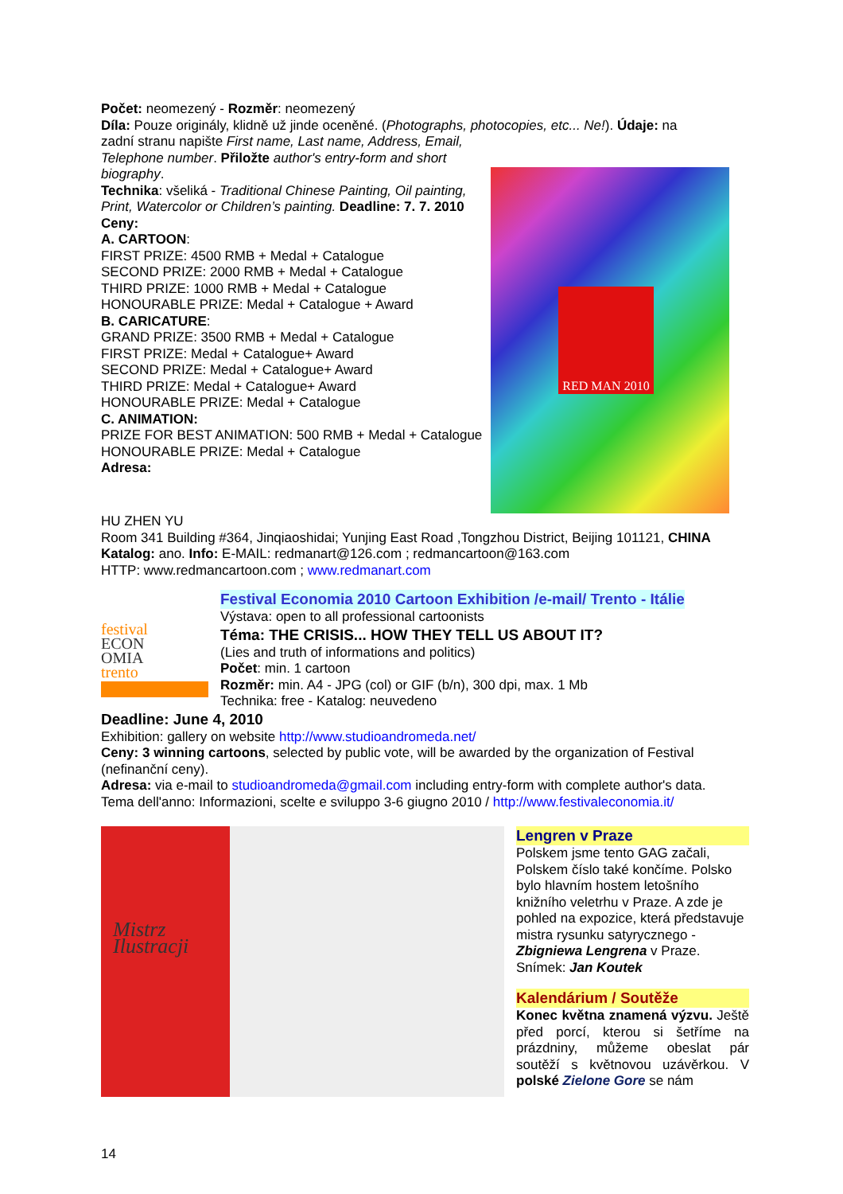Počet: neomezený - Rozměr: neomezený
Díla: Pouze originály, klidně už jinde oceněné. (Photographs, photocopies, etc... Ne!). Údaje: na
zadní stranu napište First name, Last name, Address, Email, Telephone number. Přiložte author's entry-form and short biography.
Technika: všeliká - Traditional Chinese Painting, Oil painting, Print, Watercolor or Children’s painting. Deadline: 7. 7. 2010
Ceny:
A. CARTOON:
FIRST PRIZE: 4500 RMB + Medal + Catalogue
SECOND PRIZE: 2000 RMB + Medal + Catalogue
THIRD PRIZE: 1000 RMB + Medal + Catalogue
HONOURABLE PRIZE: Medal + Catalogue + Award
B. CARICATURE:
GRAND PRIZE: 3500 RMB + Medal + Catalogue
FIRST PRIZE: Medal + Catalogue+ Award
SECOND PRIZE: Medal + Catalogue+ Award
THIRD PRIZE: Medal + Catalogue+ Award
HONOURABLE PRIZE: Medal + Catalogue
C. ANIMATION:
PRIZE FOR BEST ANIMATION: 500 RMB + Medal + Catalogue
HONOURABLE PRIZE: Medal + Catalogue
Adresa:
RED MAN 2010
HU ZHEN YU
Room 341 Building #364, Jinqiaoshidai; Yunjing East Road ,Tongzhou District, Beijing 101121, CHINA
Katalog: ano. Info: E-MAIL: redmanart@126.com ; redmancartoon@163.com
HTTP: www.redmancartoon.com ; www.redmanart.com
festival
ECON
OMIA
trento
Festival Economia 2010 Cartoon Exhibition /e-mail/ Trento - Itálie
Výstava: open to all professional cartoonists
Téma: THE CRISIS... HOW THEY TELL US ABOUT IT?
(Lies and truth of informations and politics)
Počet: min. 1 cartoon
Rozměr: min. A4 - JPG (col) or GIF (b/n), 300 dpi, max. 1 Mb
Technika: free - Katalog: neuvedeno
Deadline: June 4, 2010
Exhibition: gallery on website http://www.studioandromeda.net/
Ceny: 3 winning cartoons, selected by public vote, will be awarded by the organization of Festival (nefinanční ceny).
Adresa: via e-mail to studioandromeda@gmail.com including entry-form with complete author's data.
Tema dell'anno: Informazioni, scelte e sviluppo 3-6 giugno 2010 / http://www.festivaleconomia.it/
Mistrz
Ilustracji
Lengren v Praze
Polskem jsme tento GAG začali, Polskem číslo také končíme. Polsko bylo hlavním hostem letošního knižního veletrhu v Praze. A zde je pohled na expozice, která představuje mistra rysunku satyrycznego - Zbigniewa Lengrena v Praze. Snímek: Jan Koutek
Kalendárium / Soutěže
Konec května znamená výzvu. Ještě před porcí, kterou si šetříme na prázdniny, můžeme obeslat pár soutěží s květnovou uzávěrkou. V polské Zielone Gore se nám
14